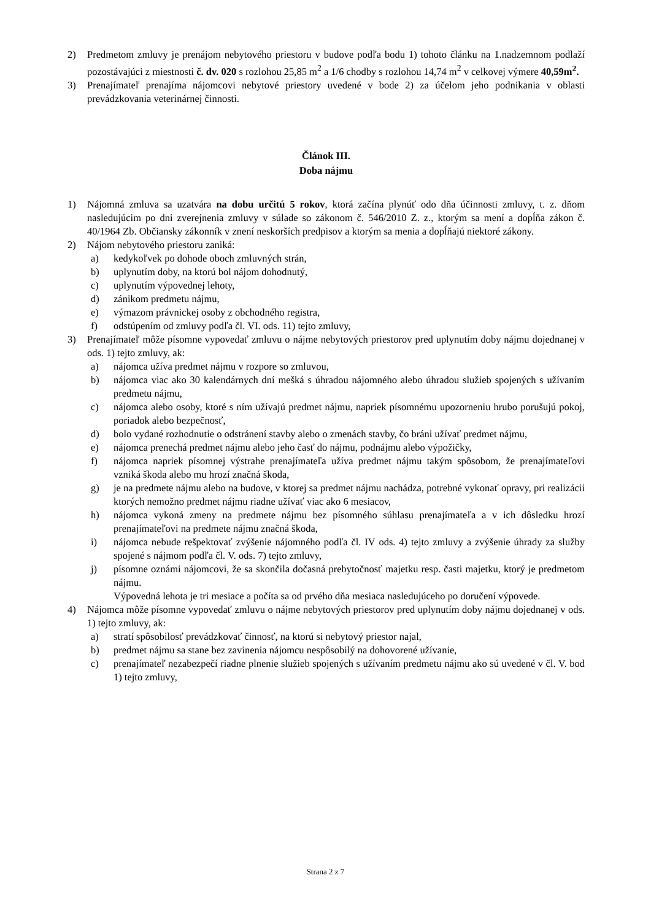2) Predmetom zmluvy je prenájom nebytového priestoru v budove podľa bodu 1) tohoto článku na 1.nadzemnom podlaží pozostávajúci z miestnosti č. dv. 020 s rozlohou 25,85 m<sup>2</sup> a 1/6 chodby s rozlohou 14,74 m<sup>2</sup> v celkovej výmere 40,59m<sup>2</sup>.
3) Prenajímateľ prenajíma nájomcovi nebytové priestory uvedené v bode 2) za účelom jeho podnikania v oblasti prevádzkovania veterinárnej činnosti.
Článok III.
Doba nájmu
1) Nájomná zmluva sa uzatvára na dobu určitú 5 rokov, ktorá začína plynúť odo dňa účinnosti zmluvy, t. z. dňom nasledujúcim po dni zverejnenia zmluvy v súlade so zákonom č. 546/2010 Z. z., ktorým sa mení a dopĺňa zákon č. 40/1964 Zb. Občiansky zákonník v znení neskorších predpisov a ktorým sa menia a dopĺňajú niektoré zákony.
2) Nájom nebytového priestoru zaniká:
a) kedykoľvek po dohode oboch zmluvných strán,
b) uplynutím doby, na ktorú bol nájom dohodnutý,
c) uplynutím výpovednej lehoty,
d) zánikom predmetu nájmu,
e) výmazom právnickej osoby z obchodného registra,
f) odstúpením od zmluvy podľa čl. VI. ods. 11) tejto zmluvy,
3) Prenajímateľ môže písomne vypovedať zmluvu o nájme nebytových priestorov pred uplynutím doby nájmu dojednanej v ods. 1) tejto zmluvy, ak:
a) nájomca užíva predmet nájmu v rozpore so zmluvou,
b) nájomca viac ako 30 kalendárnych dní mešká s úhradou nájomného alebo úhradou služieb spojených s užívaním predmetu nájmu,
c) nájomca alebo osoby, ktoré s ním užívajú predmet nájmu, napriek písomnému upozorneniu hrubo porušujú pokoj, poriadok alebo bezpečnosť,
d) bolo vydané rozhodnutie o odstránení stavby alebo o zmenách stavby, čo bráni užívať predmet nájmu,
e) nájomca prenechá predmet nájmu alebo jeho časť do nájmu, podnájmu alebo výpožičky,
f) nájomca napriek písomnej výstrahe prenajímateľa užíva predmet nájmu takým spôsobom, že prenajímateľovi vzniká škoda alebo mu hrozí značná škoda,
g) je na predmete nájmu alebo na budove, v ktorej sa predmet nájmu nachádza, potrebné vykonať opravy, pri realizácii ktorých nemožno predmet nájmu riadne užívať viac ako 6 mesiacov,
h) nájomca vykoná zmeny na predmete nájmu bez písomného súhlasu prenajímateľa a v ich dôsledku hrozí prenajímateľovi na predmete nájmu značná škoda,
i) nájomca nebude rešpektovať zvýšenie nájomného podľa čl. IV ods. 4) tejto zmluvy a zvýšenie úhrady za služby spojené s nájmom podľa čl. V. ods. 7) tejto zmluvy,
j) písomne oznámi nájomcovi, že sa skončila dočasná prebytočnosť majetku resp. časti majetku, ktorý je predmetom nájmu.
Výpovedná lehota je tri mesiace a počíta sa od prvého dňa mesiaca nasledujúceho po doručení výpovede.
4) Nájomca môže písomne vypovedať zmluvu o nájme nebytových priestorov pred uplynutím doby nájmu dojednanej v ods. 1) tejto zmluvy, ak:
a) stratí spôsobilosť prevádzkovať činnosť, na ktorú si nebytový priestor najal,
b) predmet nájmu sa stane bez zavinenia nájomcu nespôsobilý na dohovorené užívanie,
c) prenajímateľ nezabezpečí riadne plnenie služieb spojených s užívaním predmetu nájmu ako sú uvedené v čl. V. bod 1) tejto zmluvy,
Strana 2 z 7